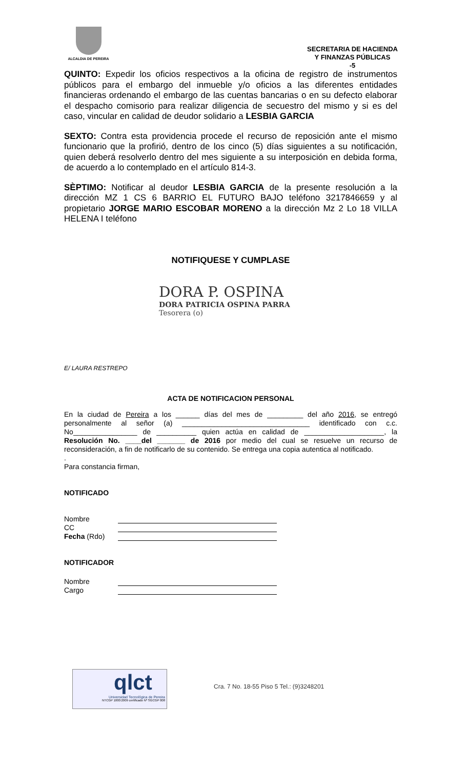ALCALDIA DE PEREIRA
SECRETARIA DE HACIENDA
Y FINANZAS PÚBLICAS
-5
QUINTO: Expedir los oficios respectivos a la oficina de registro de instrumentos públicos para el embargo del inmueble y/o oficios a las diferentes entidades financieras ordenando el embargo de las cuentas bancarias o en su defecto elaborar el despacho comisorio para realizar diligencia de secuestro del mismo y si es del caso, vincular en calidad de deudor solidario a LESBIA GARCIA
SEXTO: Contra esta providencia procede el recurso de reposición ante el mismo funcionario que la profirió, dentro de los cinco (5) días siguientes a su notificación, quien deberá resolverlo dentro del mes siguiente a su interposición en debida forma, de acuerdo a lo contemplado en el artículo 814-3.
SÈPTIMO: Notificar al deudor LESBIA GARCIA de la presente resolución a la dirección MZ 1 CS 6 BARRIO EL FUTURO BAJO teléfono 3217846659 y al propietario JORGE MARIO ESCOBAR MORENO a la dirección Mz 2 Lo 18 VILLA HELENA I teléfono
NOTIFIQUESE Y CUMPLASE
DORA P. OSPINA
DORA PATRICIA OSPINA PARRA
Tesorera (o)
E/ LAURA RESTREPO
ACTA DE NOTIFICACION PERSONAL
En la ciudad de Pereira a los ______ días del mes de _________ del año 2016, se entregó personalmente al señor (a) ________________________________ identificado con c.c. No________________ de __________ quien actúa en calidad de ____________________, la Resolución No. ____del _______ de 2016 por medio del cual se resuelve un recurso de reconsideración, a fin de notificarlo de su contenido. Se entrega una copia autentica al notificado.
.
Para constancia firman,
NOTIFICADO
Nombre
CC
Fecha (Rdo)
NOTIFICADOR
Nombre
Cargo
qlct
Universidad Tecnológica de Pereira
NTCGP 1000:2009 certificado Nº SGCGP 008
Cra. 7 No. 18-55 Piso 5 Tel.: (9)3248201